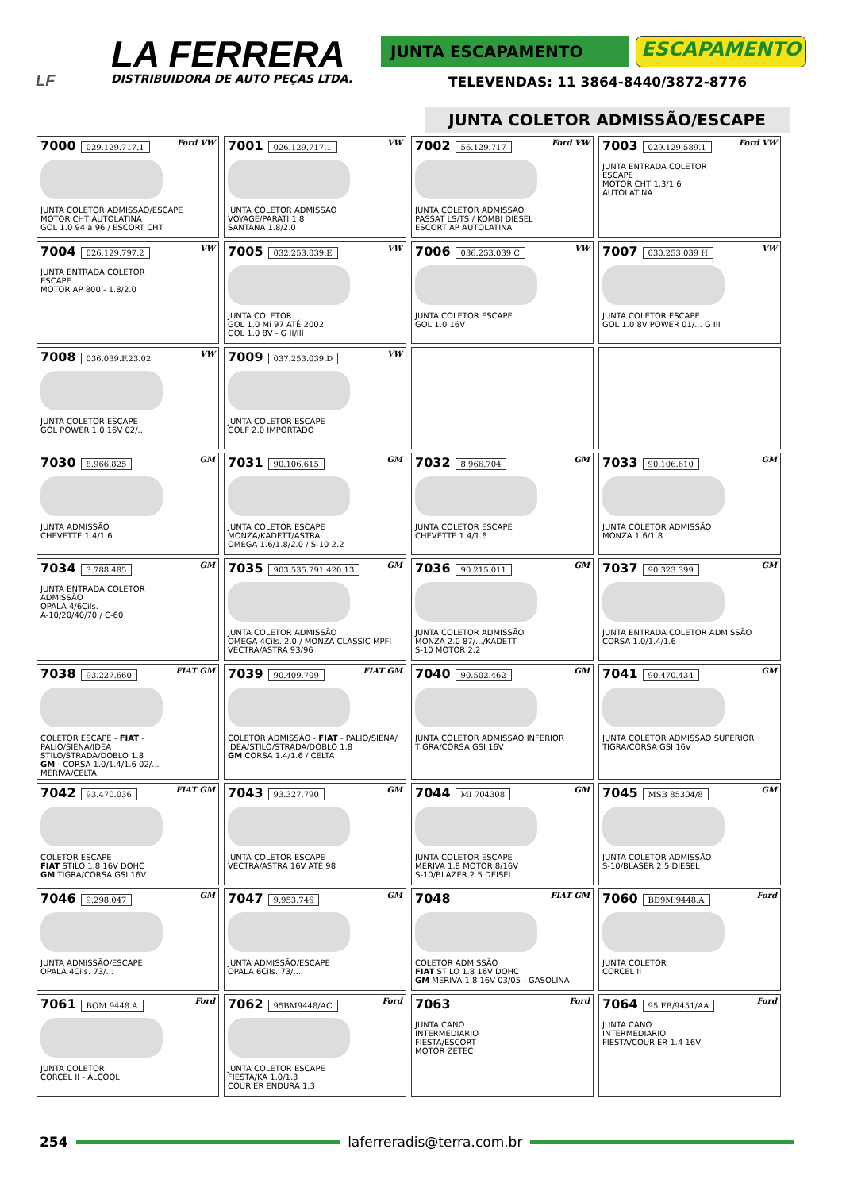LF
LA FERRERA
DISTRIBUIDORA DE AUTO PEÇAS LTDA.
JUNTA ESCAPAMENTO
ESCAPAMENTO
TELEVENDAS: 11 3864-8440/3872-8776
JUNTA COLETOR ADMISSÃO/ESCAPE
| 7000 029.129.717.1 Ford VW JUNTA COLETOR ADMISSÃO/ESCAPE MOTOR CHT AUTOLATINA GOL 1.0 94 a 96 / ESCORT CHT | 7001 026.129.717.1 VW JUNTA COLETOR ADMISSÃO VOYAGE/PARATI 1.8 SANTANA 1.8/2.0 | 7002 56.129.717 Ford VW JUNTA COLETOR ADMISSÃO PASSAT LS/TS / KOMBI DIESEL ESCORT AP AUTOLATINA | 7003 029.129.589.1 Ford VW JUNTA ENTRADA COLETOR ESCAPE MOTOR CHT 1.3/1.6 AUTOLATINA |
| 7004 026.129.797.2 VW JUNTA ENTRADA COLETOR ESCAPE MOTOR AP 800 - 1.8/2.0 | 7005 032.253.039.E VW JUNTA COLETOR GOL 1.0 Mi 97 ATÉ 2002 GOL 1.0 8V - G II/III | 7006 036.253.039 C VW JUNTA COLETOR ESCAPE GOL 1.0 16V | 7007 030.253.039 H VW JUNTA COLETOR ESCAPE GOL 1.0 8V POWER 01/... G III |
| 7008 036.039.F.23.02 VW JUNTA COLETOR ESCAPE GOL POWER 1.0 16V 02/... | 7009 037.253.039.D VW JUNTA COLETOR ESCAPE GOLF 2.0 IMPORTADO | | |
| 7030 8.966.825 GM JUNTA ADMISSÃO CHEVETTE 1.4/1.6 | 7031 90.106.615 GM JUNTA COLETOR ESCAPE MONZA/KADETT/ASTRA OMEGA 1.6/1.8/2.0 / S-10 2.2 | 7032 8.966.704 GM JUNTA COLETOR ESCAPE CHEVETTE 1.4/1.6 | 7033 90.106.610 GM JUNTA COLETOR ADMISSÃO MONZA 1.6/1.8 |
| 7034 3.788.485 GM JUNTA ENTRADA COLETOR ADMISSÃO OPALA 4/6Cils. A-10/20/40/70 / C-60 | 7035 903.535.791.420.13 GM JUNTA COLETOR ADMISSÃO OMEGA 4Cils. 2.0 / MONZA CLASSIC MPFI VECTRA/ASTRA 93/96 | 7036 90.215.011 GM JUNTA COLETOR ADMISSÃO MONZA 2.0 87/.../KADETT S-10 MOTOR 2.2 | 7037 90.323.399 GM JUNTA ENTRADA COLETOR ADMISSÃO CORSA 1.0/1.4/1.6 |
| 7038 93.227.660 FIAT GM COLETOR ESCAPE - FIAT - PALIO/SIENA/IDEA STILO/STRADA/DOBLO 1.8 GM - CORSA 1.0/1.4/1.6 02/... MERIVA/CELTA | 7039 90.409.709 FIAT GM COLETOR ADMISSÃO - FIAT - PALIO/SIENA/ IDEA/STILO/STRADA/DOBLO 1.8 GM CORSA 1.4/1.6 / CELTA | 7040 90.502.462 GM JUNTA COLETOR ADMISSÃO INFERIOR TIGRA/CORSA GSI 16V | 7041 90.470.434 GM JUNTA COLETOR ADMISSÃO SUPERIOR TIGRA/CORSA GSI 16V |
| 7042 93.470.036 FIAT GM COLETOR ESCAPE FIAT STILO 1.8 16V DOHC GM TIGRA/CORSA GSI 16V | 7043 93.327.790 GM JUNTA COLETOR ESCAPE VECTRA/ASTRA 16V ATÉ 98 | 7044 MI 704308 GM JUNTA COLETOR ESCAPE MERIVA 1.8 MOTOR 8/16V S-10/BLAZER 2.5 DEISEL | 7045 MSB 85304/8 GM JUNTA COLETOR ADMISSÃO S-10/BLASER 2.5 DIESEL |
| 7046 9.298.047 GM JUNTA ADMISSÃO/ESCAPE OPALA 4Cils. 73/... | 7047 9.953.746 GM JUNTA ADMISSÃO/ESCAPE OPALA 6Cils. 73/... | 7048 FIAT GM COLETOR ADMISSÃO FIAT STILO 1.8 16V DOHC GM MERIVA 1.8 16V 03/05 - GASOLINA | 7060 BD9M.9448.A Ford JUNTA COLETOR CORCEL II |
| 7061 BOM.9448.A Ford JUNTA COLETOR CORCEL II - ÁLCOOL | 7062 95BM9448/AC Ford JUNTA COLETOR ESCAPE FIESTA/KA 1.0/1.3 COURIER ENDURA 1.3 | 7063 Ford JUNTA CANO INTERMEDIARIO FIESTA/ESCORT MOTOR ZETEC | 7064 95 FB/9451/AA Ford JUNTA CANO INTERMEDIARIO FIESTA/COURIER 1.4 16V |
254 laferreradis@terra.com.br